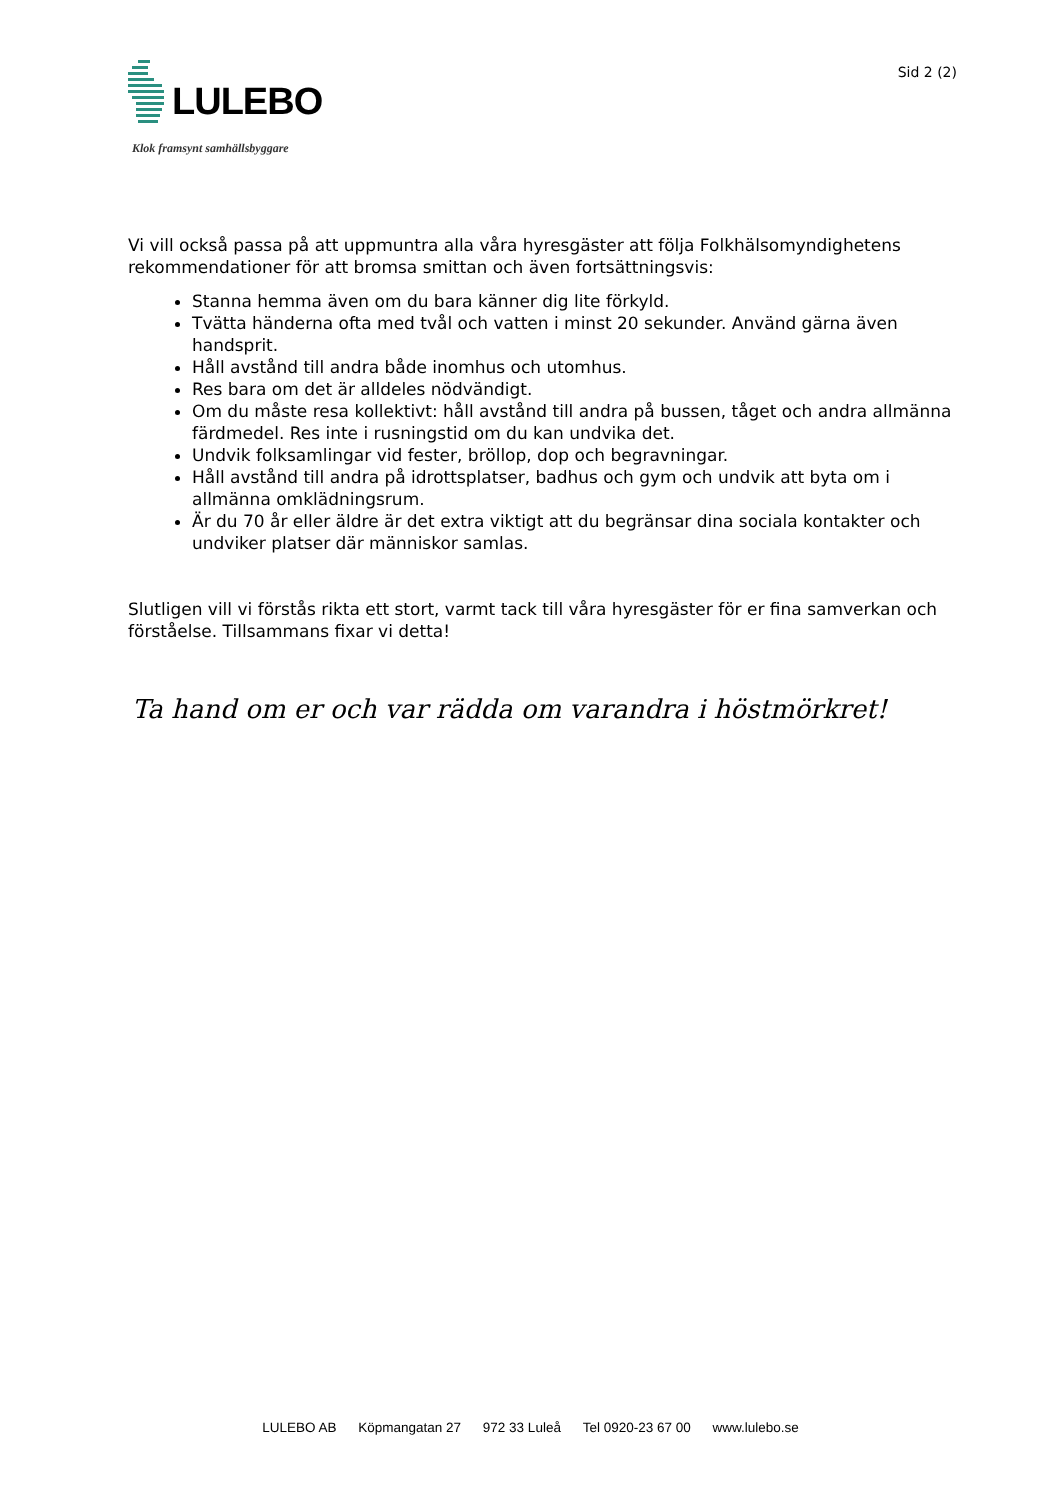LULEBO
Klok framsynt samhällsbyggare
Sid 2 (2)
Vi vill också passa på att uppmuntra alla våra hyresgäster att följa Folkhälsomyndighetens rekommendationer för att bromsa smittan och även fortsättningsvis:
Stanna hemma även om du bara känner dig lite förkyld.
Tvätta händerna ofta med tvål och vatten i minst 20 sekunder. Använd gärna även handsprit.
Håll avstånd till andra både inomhus och utomhus.
Res bara om det är alldeles nödvändigt.
Om du måste resa kollektivt: håll avstånd till andra på bussen, tåget och andra allmänna färdmedel. Res inte i rusningstid om du kan undvika det.
Undvik folksamlingar vid fester, bröllop, dop och begravningar.
Håll avstånd till andra på idrottsplatser, badhus och gym och undvik att byta om i allmänna omklädningsrum.
Är du 70 år eller äldre är det extra viktigt att du begränsar dina sociala kontakter och undviker platser där människor samlas.
Slutligen vill vi förstås rikta ett stort, varmt tack till våra hyresgäster för er fina samverkan och förståelse. Tillsammans fixar vi detta!
Ta hand om er och var rädda om varandra i höstmörkret!
LULEBO AB Köpmangatan 27 972 33 Luleå Tel 0920-23 67 00 www.lulebo.se